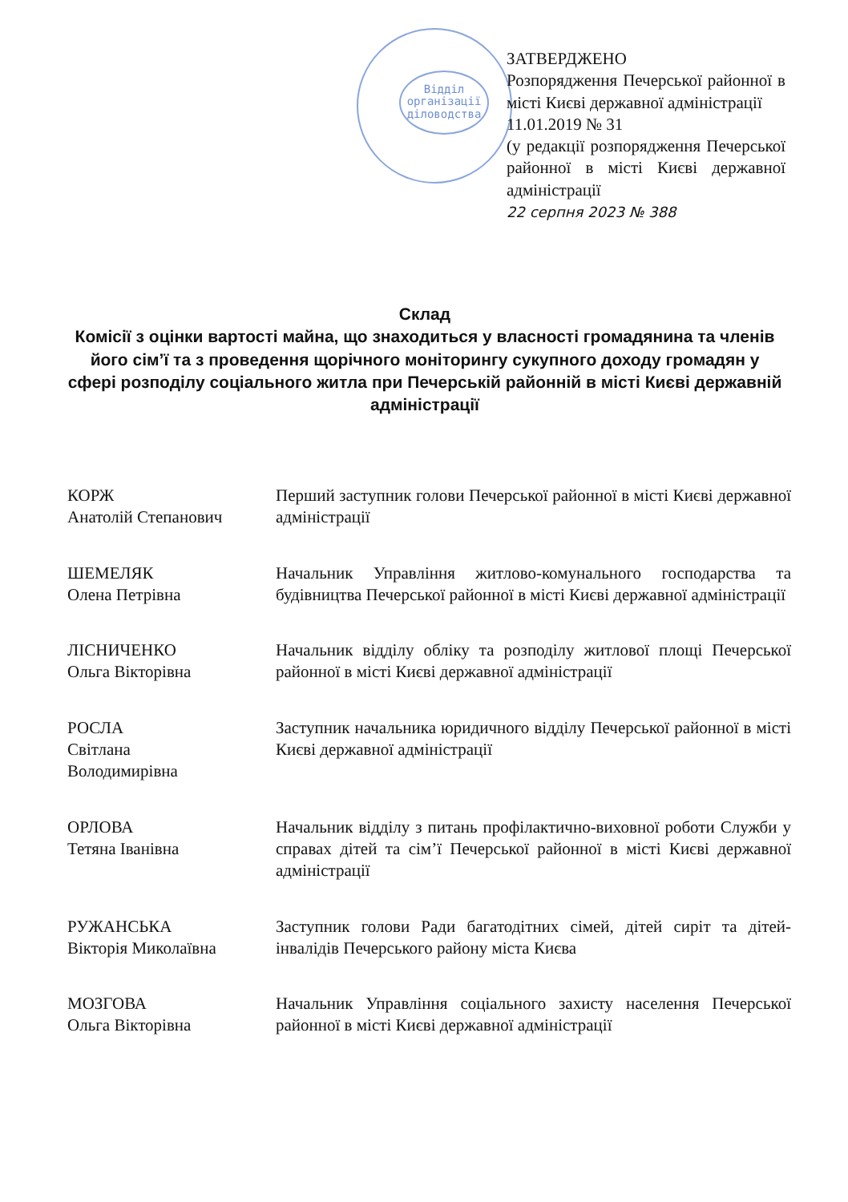Відділ
організації
діловодства
ЗАТВЕРДЖЕНО
Розпорядження Печерської районної в місті Києві державної адміністрації
11.01.2019 № 31
(у редакції розпорядження Печерської районної в місті Києві державної адміністрації
22 серпня 2023 № 388
Склад
Комісії з оцінки вартості майна, що знаходиться у власності громадянина та членів його сім’ї та з проведення щорічного моніторингу сукупного доходу громадян у сфері розподілу соціального житла при Печерській районній в місті Києві державній адміністрації
КОРЖ
Анатолій Степанович
Перший заступник голови Печерської районної в місті Києві державної адміністрації
ШЕМЕЛЯК
Олена Петрівна
Начальник Управління житлово-комунального господарства та будівництва Печерської районної в місті Києві державної адміністрації
ЛІСНИЧЕНКО
Ольга Вікторівна
Начальник відділу обліку та розподілу житлової площі Печерської районної в місті Києві державної адміністрації
РОСЛА
Світлана
Володимирівна
Заступник начальника юридичного відділу Печерської районної в місті Києві державної адміністрації
ОРЛОВА
Тетяна Іванівна
Начальник відділу з питань профілактично-виховної роботи Служби у справах дітей та сім’ї Печерської районної в місті Києві державної адміністрації
РУЖАНСЬКА
Вікторія Миколаївна
Заступник голови Ради багатодітних сімей, дітей сиріт та дітей-інвалідів Печерського району міста Києва
МОЗГОВА
Ольга Вікторівна
Начальник Управління соціального захисту населення Печерської районної в місті Києві державної адміністрації